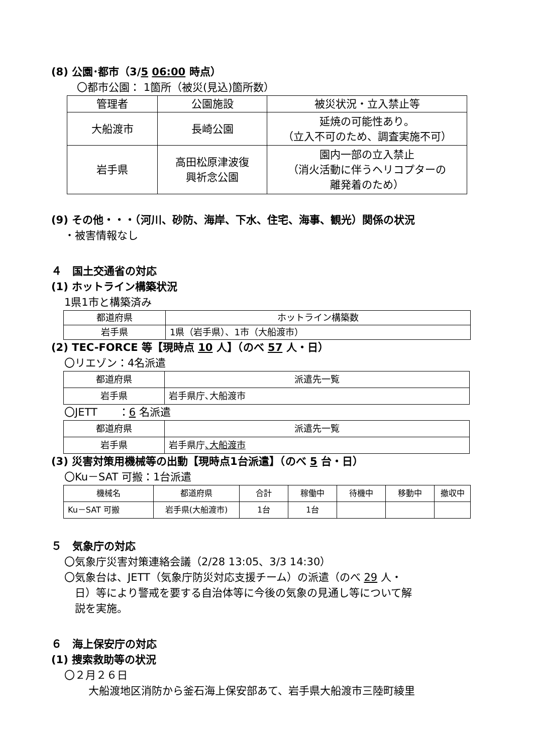(8) 公園･都市（3/5 06:00 時点）
〇都市公園： 1箇所（被災(見込)箇所数）
| 管理者 | 公園施設 | 被災状況・立入禁止等 |
| --- | --- | --- |
| 大船渡市 | 長崎公園 | 延焼の可能性あり。 （立入不可のため、調査実施不可） |
| 岩手県 | 高田松原津波復 興祈念公園 | 園内一部の立入禁止 （消火活動に伴うヘリコプターの 離発着のため） |
(9) その他・・・（河川、砂防、海岸、下水、住宅、海事、観光）関係の状況
・被害情報なし
４　国土交通省の対応
(1) ホットライン構築状況
1県1市と構築済み
| 都道府県 | ホットライン構築数 |
| 岩手県 | 1県（岩手県）、1市（大船渡市） |
(2) TEC-FORCE 等【現時点 10 人】（のべ 57 人・日）
〇リエゾン：4名派遣
| 都道府県 | 派遣先一覧 |
| 岩手県 | 岩手県庁､大船渡市 |
〇JETT　　：6 名派遣
| 都道府県 | 派遣先一覧 |
| 岩手県 | 岩手県庁 ､大船渡市 |
(3) 災害対策用機械等の出動【現時点1台派遣】（のべ 5 台・日）
〇Ku－SAT 可搬：1台派遣
| 機械名 | 都道府県 | 合計 | 稼働中 | 待機中 | 移動中 | 撤収中 |
| Ku－SAT 可搬 | 岩手県(大船渡市) | 1台 | 1台 | | | |
５　気象庁の対応
〇気象庁災害対策連絡会議（2/28 13:05、3/3 14:30）
〇気象台は、JETT（気象庁防災対応支援チーム）の派遣（のべ 29 人・
　日）等により警戒を要する自治体等に今後の気象の見通し等について解
　説を実施。
６　海上保安庁の対応
(1) 捜索救助等の状況
〇２月２６日
大船渡地区消防から釜石海上保安部あて、岩手県大船渡市三陸町綾里